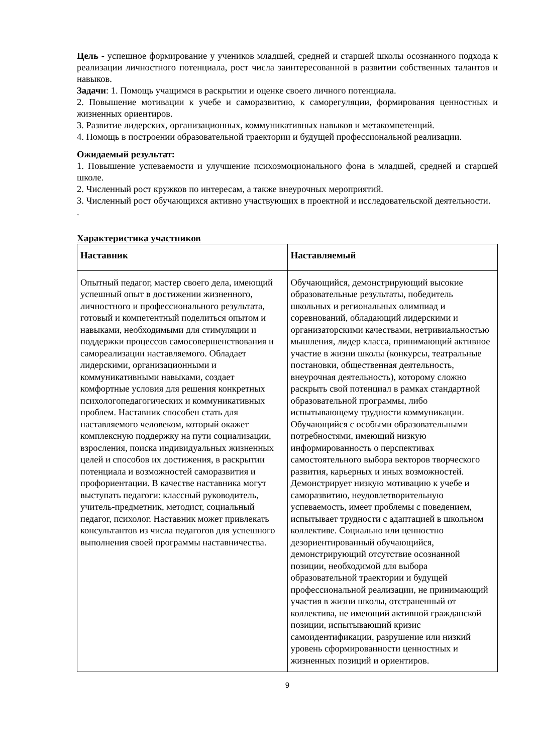Цель - успешное формирование у учеников младшей, средней и старшей школы осознанного подхода к реализации личностного потенциала, рост числа заинтересованной в развитии собственных талантов и навыков.
Задачи: 1. Помощь учащимся в раскрытии и оценке своего личного потенциала.
2. Повышение мотивации к учебе и саморазвитию, к саморегуляции, формирования ценностных и жизненных ориентиров.
3. Развитие лидерских, организационных, коммуникативных навыков и метакомпетенций.
4. Помощь в построении образовательной траектории и будущей профессиональной реализации.
Ожидаемый результат:
1. Повышение успеваемости и улучшение психоэмоционального фона в младшей, средней и старшей школе.
2. Численный рост кружков по интересам, а также внеурочных мероприятий.
3. Численный рост обучающихся активно участвующих в проектной и исследовательской деятельности.
.
Характеристика участников
| Наставник | Наставляемый |
| --- | --- |
| Опытный педагог, мастер своего дела, имеющий успешный опыт в достижении жизненного, личностного и профессионального результата, готовый и компетентный поделиться опытом и навыками, необходимыми для стимуляции и поддержки процессов самосовершенствования и самореализации наставляемого. Обладает лидерскими, организационными и коммуникативными навыками, создает комфортные условия для решения конкретных психологопедагогических и коммуникативных проблем. Наставник способен стать для наставляемого человеком, который окажет комплексную поддержку на пути социализации, взросления, поиска индивидуальных жизненных целей и способов их достижения, в раскрытии потенциала и возможностей саморазвития и профориентации. В качестве наставника могут выступать педагоги: классный руководитель, учитель-предметник, методист, социальный педагог, психолог. Наставник может привлекать консультантов из числа педагогов для успешного выполнения своей программы наставничества. | Обучающийся, демонстрирующий высокие образовательные результаты, победитель школьных и региональных олимпиад и соревнований, обладающий лидерскими и организаторскими качествами, нетривиальностью мышления, лидер класса, принимающий активное участие в жизни школы (конкурсы, театральные постановки, общественная деятельность, внеурочная деятельность), которому сложно раскрыть свой потенциал в рамках стандартной образовательной программы, либо испытывающему трудности коммуникации. Обучающийся с особыми образовательными потребностями, имеющий низкую информированность о перспективах самостоятельного выбора векторов творческого развития, карьерных и иных возможностей. Демонстрирует низкую мотивацию к учебе и саморазвитию, неудовлетворительную успеваемость, имеет проблемы с поведением, испытывает трудности с адаптацией в школьном коллективе. Социально или ценностно дезориентированный обучающийся, демонстрирующий отсутствие осознанной позиции, необходимой для выбора образовательной траектории и будущей профессиональной реализации, не принимающий участия в жизни школы, отстраненный от коллектива, не имеющий активной гражданской позиции, испытывающий кризис самоидентификации, разрушение или низкий уровень сформированности ценностных и жизненных позиций и ориентиров. |
9